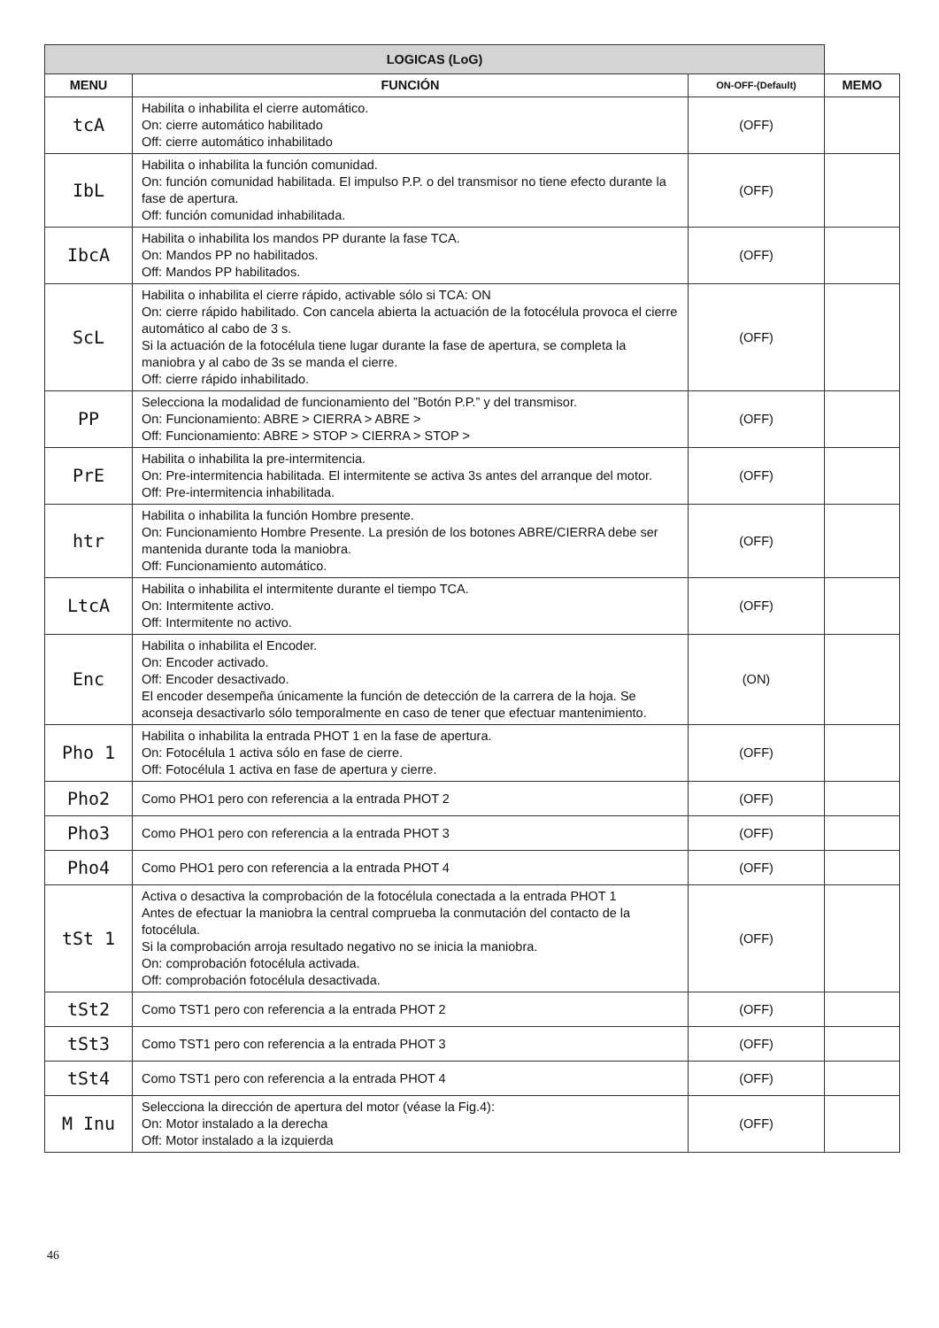| LOGICAS (LoG) | | | |
| MENU | FUNCIÓN | ON-OFF-(Default) | MEMO |
| tcA | Habilita o inhabilita el cierre automático. On: cierre automático habilitado Off: cierre automático inhabilitado | (OFF) | |
| IbL | Habilita o inhabilita la función comunidad. On: función comunidad habilitada. El impulso P.P. o del transmisor no tiene efecto durante la fase de apertura. Off: función comunidad inhabilitada. | (OFF) | |
| IbcA | Habilita o inhabilita los mandos PP durante la fase TCA. On: Mandos PP no habilitados. Off: Mandos PP habilitados. | (OFF) | |
| ScL | Habilita o inhabilita el cierre rápido, activable sólo si TCA: ON On: cierre rápido habilitado. Con cancela abierta la actuación de la fotocélula provoca el cierre automático al cabo de 3 s. Si la actuación de la fotocélula tiene lugar durante la fase de apertura, se completa la maniobra y al cabo de 3s se manda el cierre. Off: cierre rápido inhabilitado. | (OFF) | |
| PP | Selecciona la modalidad de funcionamiento del ”Botón P.P.” y del transmisor. On: Funcionamiento: ABRE > CIERRA > ABRE > Off: Funcionamiento: ABRE > STOP > CIERRA > STOP > | (OFF) | |
| PrE | Habilita o inhabilita la pre-intermitencia. On: Pre-intermitencia habilitada. El intermitente se activa 3s antes del arranque del motor. Off: Pre-intermitencia inhabilitada. | (OFF) | |
| htr | Habilita o inhabilita la función Hombre presente. On: Funcionamiento Hombre Presente. La presión de los botones ABRE/CIERRA debe ser mantenida durante toda la maniobra. Off: Funcionamiento automático. | (OFF) | |
| LtcA | Habilita o inhabilita el intermitente durante el tiempo TCA. On: Intermitente activo. Off: Intermitente no activo. | (OFF) | |
| Enc | Habilita o inhabilita el Encoder. On: Encoder activado. Off: Encoder desactivado. El encoder desempeña únicamente la función de detección de la carrera de la hoja. Se aconseja desactivarlo sólo temporalmente en caso de tener que efectuar mantenimiento. | (ON) | |
| Pho 1 | Habilita o inhabilita la entrada PHOT 1 en la fase de apertura. On: Fotocélula 1 activa sólo en fase de cierre. Off: Fotocélula 1 activa en fase de apertura y cierre. | (OFF) | |
| Pho2 | Como PHO1 pero con referencia a la entrada PHOT 2 | (OFF) | |
| Pho3 | Como PHO1 pero con referencia a la entrada PHOT 3 | (OFF) | |
| Pho4 | Como PHO1 pero con referencia a la entrada PHOT 4 | (OFF) | |
| tSt 1 | Activa o desactiva la comprobación de la fotocélula conectada a la entrada PHOT 1 Antes de efectuar la maniobra la central comprueba la conmutación del contacto de la fotocélula. Si la comprobación arroja resultado negativo no se inicia la maniobra. On: comprobación fotocélula activada. Off: comprobación fotocélula desactivada. | (OFF) | |
| tSt2 | Como TST1 pero con referencia a la entrada PHOT 2 | (OFF) | |
| tSt3 | Como TST1 pero con referencia a la entrada PHOT 3 | (OFF) | |
| tSt4 | Como TST1 pero con referencia a la entrada PHOT 4 | (OFF) | |
| M Inu | Selecciona la dirección de apertura del motor (véase la Fig.4): On: Motor instalado a la derecha Off: Motor instalado a la izquierda | (OFF) | |
46